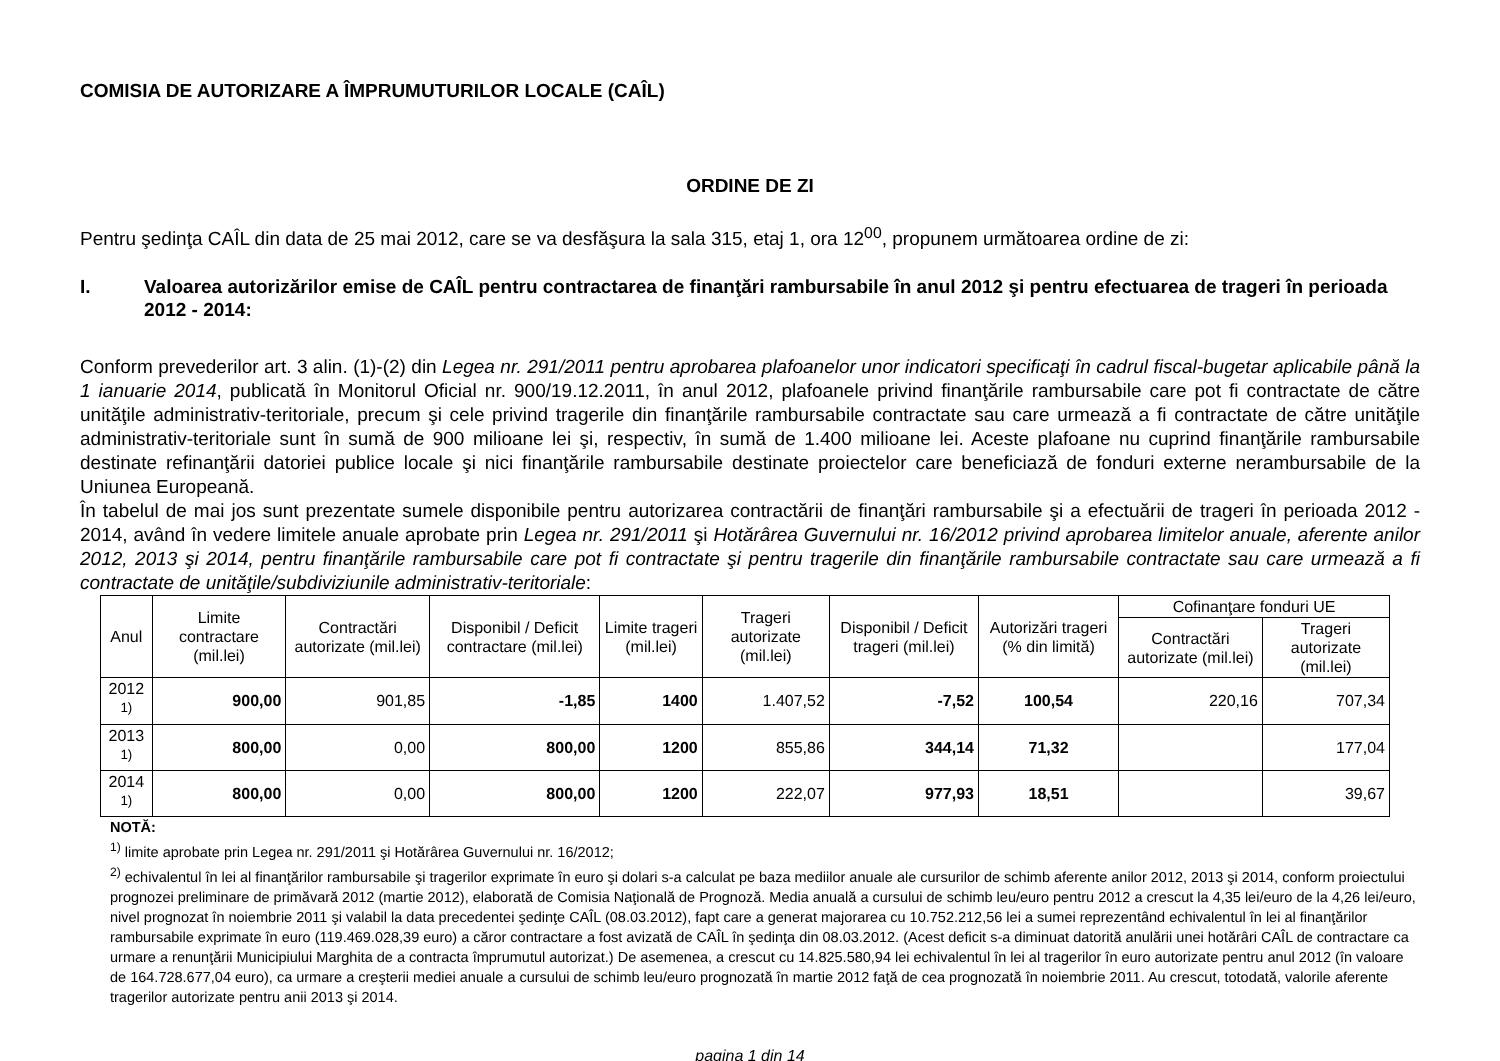COMISIA DE AUTORIZARE A ÎMPRUMUTURILOR LOCALE (CAÎL)
ORDINE DE ZI
Pentru şedinţa CAÎL din data de 25 mai 2012, care se va desfăşura la sala 315, etaj 1, ora 12<sup>00</sup>, propunem următoarea ordine de zi:
I. Valoarea autorizărilor emise de CAÎL pentru contractarea de finanţări rambursabile în anul 2012 şi pentru efectuarea de trageri în perioada 2012 - 2014:
Conform prevederilor art. 3 alin. (1)-(2) din Legea nr. 291/2011 pentru aprobarea plafoanelor unor indicatori specificaţi în cadrul fiscal-bugetar aplicabile până la 1 ianuarie 2014, publicată în Monitorul Oficial nr. 900/19.12.2011, în anul 2012, plafoanele privind finanţările rambursabile care pot fi contractate de către unităţile administrativ-teritoriale, precum şi cele privind tragerile din finanţările rambursabile contractate sau care urmează a fi contractate de către unităţile administrativ-teritoriale sunt în sumă de 900 milioane lei şi, respectiv, în sumă de 1.400 milioane lei. Aceste plafoane nu cuprind finanţările rambursabile destinate refinanţării datoriei publice locale şi nici finanţările rambursabile destinate proiectelor care beneficiază de fonduri externe nerambursabile de la Uniunea Europeană.
În tabelul de mai jos sunt prezentate sumele disponibile pentru autorizarea contractării de finanţări rambursabile şi a efectuării de trageri în perioada 2012 - 2014, având în vedere limitele anuale aprobate prin Legea nr. 291/2011 şi Hotărârea Guvernului nr. 16/2012 privind aprobarea limitelor anuale, aferente anilor 2012, 2013 şi 2014, pentru finanţările rambursabile care pot fi contractate şi pentru tragerile din finanţările rambursabile contractate sau care urmează a fi contractate de unităţile/subdiviziunile administrativ-teritoriale:
| Anul | Limite contractare (mil.lei) | Contractări autorizate (mil.lei) | Disponibil / Deficit contractare (mil.lei) | Limite trageri (mil.lei) | Trageri autorizate (mil.lei) | Disponibil / Deficit trageri (mil.lei) | Autorizări trageri (% din limită) | Cofinanţare fonduri UE | |
| --- | --- | --- | --- | --- | --- | --- | --- | --- | --- |
| | | | | | | | | Contractări autorizate (mil.lei) | Trageri autorizate (mil.lei) |
| 2012 <sup>1)</sup> | 900,00 | 901,85 | -1,85 | 1400 | 1.407,52 | -7,52 | 100,54 | 220,16 | 707,34 |
| 2013 <sup>1)</sup> | 800,00 | 0,00 | 800,00 | 1200 | 855,86 | 344,14 | 71,32 | | 177,04 |
| 2014 <sup>1)</sup> | 800,00 | 0,00 | 800,00 | 1200 | 222,07 | 977,93 | 18,51 | | 39,67 |
NOTĂ:
<sup>1)</sup> limite aprobate prin Legea nr. 291/2011 şi Hotărârea Guvernului nr. 16/2012;
<sup>2)</sup> echivalentul în lei al finanţărilor rambursabile şi tragerilor exprimate în euro şi dolari s-a calculat pe baza mediilor anuale ale cursurilor de schimb aferente anilor 2012, 2013 şi 2014, conform proiectului prognozei preliminare de primăvară 2012 (martie 2012), elaborată de Comisia Naţională de Prognoză. Media anuală a cursului de schimb leu/euro pentru 2012 a crescut la 4,35 lei/euro de la 4,26 lei/euro, nivel prognozat în noiembrie 2011 şi valabil la data precedentei şedinţe CAÎL (08.03.2012), fapt care a generat majorarea cu 10.752.212,56 lei a sumei reprezentând echivalentul în lei al finanţărilor rambursabile exprimate în euro (119.469.028,39 euro) a căror contractare a fost avizată de CAÎL în şedinţa din 08.03.2012. (Acest deficit s-a diminuat datorită anulării unei hotărâri CAÎL de contractare ca urmare a renunţării Municipiului Marghita de a contracta împrumutul autorizat.) De asemenea, a crescut cu 14.825.580,94 lei echivalentul în lei al tragerilor în euro autorizate pentru anul 2012 (în valoare de 164.728.677,04 euro), ca urmare a creşterii mediei anuale a cursului de schimb leu/euro prognozată în martie 2012 faţă de cea prognozată în noiembrie 2011. Au crescut, totodată, valorile aferente tragerilor autorizate pentru anii 2013 şi 2014.
pagina 1 din 14